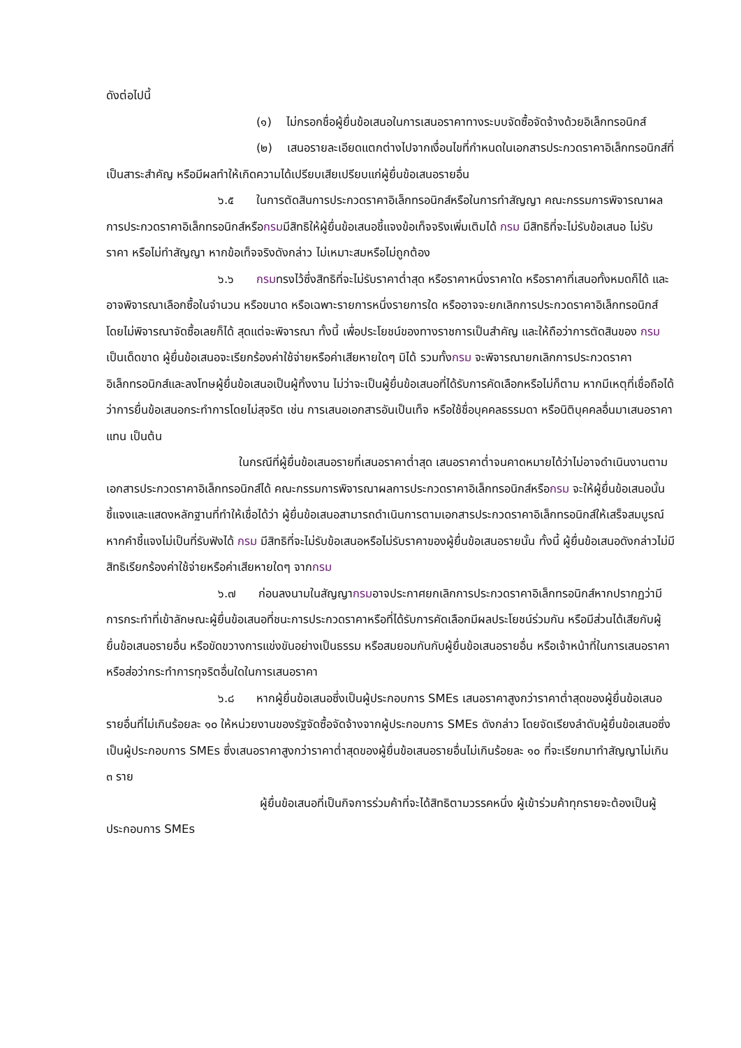ดังต่อไปนี้
(๑) ไม่กรอกชื่อผู้ยื่นข้อเสนอในการเสนอราคาทางระบบจัดซื้อจัดจ้างด้วยอิเล็กทรอนิกส์
(๒) เสนอรายละเอียดแตกต่างไปจากเงื่อนไขที่กำหนดในเอกสารประกวดราคาอิเล็กทรอนิกส์ที่เป็นสาระสำคัญ หรือมีผลทำให้เกิดความได้เปรียบเสียเปรียบแก่ผู้ยื่นข้อเสนอรายอื่น
๖.๕ ในการตัดสินการประกวดราคาอิเล็กทรอนิกส์หรือในการทำสัญญา คณะกรรมการพิจารณาผลการประกวดราคาอิเล็กทรอนิกส์หรือกรมมีสิทธิให้ผู้ยื่นข้อเสนอชี้แจงข้อเท็จจริงเพิ่มเติมได้ กรม มีสิทธิที่จะไม่รับข้อเสนอ ไม่รับราคา หรือไม่ทำสัญญา หากข้อเท็จจริงดังกล่าว ไม่เหมาะสมหรือไม่ถูกต้อง
๖.๖ กรมทรงไว้ซึ่งสิทธิที่จะไม่รับราคาต่ำสุด หรือราคาหนึ่งราคาใด หรือราคาที่เสนอทั้งหมดก็ได้ และอาจพิจารณาเลือกซื้อในจำนวน หรือขนาด หรือเฉพาะรายการหนึ่งรายการใด หรืออาจจะยกเลิกการประกวดราคาอิเล็กทรอนิกส์โดยไม่พิจารณาจัดซื้อเลยก็ได้ สุดแต่จะพิจารณา ทั้งนี้ เพื่อประโยชน์ของทางราชการเป็นสำคัญ และให้ถือว่าการตัดสินของ กรมเป็นเด็ดขาด ผู้ยื่นข้อเสนอจะเรียกร้องค่าใช้จ่ายหรือค่าเสียหายใดๆ มิได้ รวมทั้งกรม จะพิจารณายกเลิกการประกวดราคาอิเล็กทรอนิกส์และลงโทษผู้ยื่นข้อเสนอเป็นผู้ทิ้งงาน ไม่ว่าจะเป็นผู้ยื่นข้อเสนอที่ได้รับการคัดเลือกหรือไม่ก็ตาม หากมีเหตุที่เชื่อถือได้ว่าการยื่นข้อเสนอกระทำการโดยไม่สุจริต เช่น การเสนอเอกสารอันเป็นเท็จ หรือใช้ชื่อบุคคลธรรมดา หรือนิติบุคคลอื่นมาเสนอราคาแทน เป็นต้น
ในกรณีที่ผู้ยื่นข้อเสนอรายที่เสนอราคาต่ำสุด เสนอราคาต่ำจนคาดหมายได้ว่าไม่อาจดำเนินงานตามเอกสารประกวดราคาอิเล็กทรอนิกส์ได้ คณะกรรมการพิจารณาผลการประกวดราคาอิเล็กทรอนิกส์หรือกรม จะให้ผู้ยื่นข้อเสนอนั้นชี้แจงและแสดงหลักฐานที่ทำให้เชื่อได้ว่า ผู้ยื่นข้อเสนอสามารถดำเนินการตามเอกสารประกวดราคาอิเล็กทรอนิกส์ให้เสร็จสมบูรณ์ หากคำชี้แจงไม่เป็นที่รับฟังได้ กรม มีสิทธิที่จะไม่รับข้อเสนอหรือไม่รับราคาของผู้ยื่นข้อเสนอรายนั้น ทั้งนี้ ผู้ยื่นข้อเสนอดังกล่าวไม่มีสิทธิเรียกร้องค่าใช้จ่ายหรือค่าเสียหายใดๆ จากกรม
๖.๗ ก่อนลงนามในสัญญากรมอาจประกาศยกเลิกการประกวดราคาอิเล็กทรอนิกส์หากปรากฏว่ามีการกระทำที่เข้าลักษณะผู้ยื่นข้อเสนอที่ชนะการประกวดราคาหรือที่ได้รับการคัดเลือกมีผลประโยชน์ร่วมกัน หรือมีส่วนได้เสียกับผู้ยื่นข้อเสนอรายอื่น หรือขัดขวางการแข่งขันอย่างเป็นธรรม หรือสมยอมกันกับผู้ยื่นข้อเสนอรายอื่น หรือเจ้าหน้าที่ในการเสนอราคา หรือส่อว่ากระทำการทุจริตอื่นใดในการเสนอราคา
๖.๘ หากผู้ยื่นข้อเสนอซึ่งเป็นผู้ประกอบการ SMEs เสนอราคาสูงกว่าราคาต่ำสุดของผู้ยื่นข้อเสนอรายอื่นที่ไม่เกินร้อยละ ๑๐ ให้หน่วยงานของรัฐจัดซื้อจัดจ้างจากผู้ประกอบการ SMEs ดังกล่าว โดยจัดเรียงลำดับผู้ยื่นข้อเสนอซึ่งเป็นผู้ประกอบการ SMEs ซึ่งเสนอราคาสูงกว่าราคาต่ำสุดของผู้ยื่นข้อเสนอรายอื่นไม่เกินร้อยละ ๑๐ ที่จะเรียกมาทำสัญญาไม่เกิน ๓ ราย
ผู้ยื่นข้อเสนอที่เป็นกิจการร่วมค้าที่จะได้สิทธิตามวรรคหนึ่ง ผู้เข้าร่วมค้าทุกรายจะต้องเป็นผู้ประกอบการ SMEs